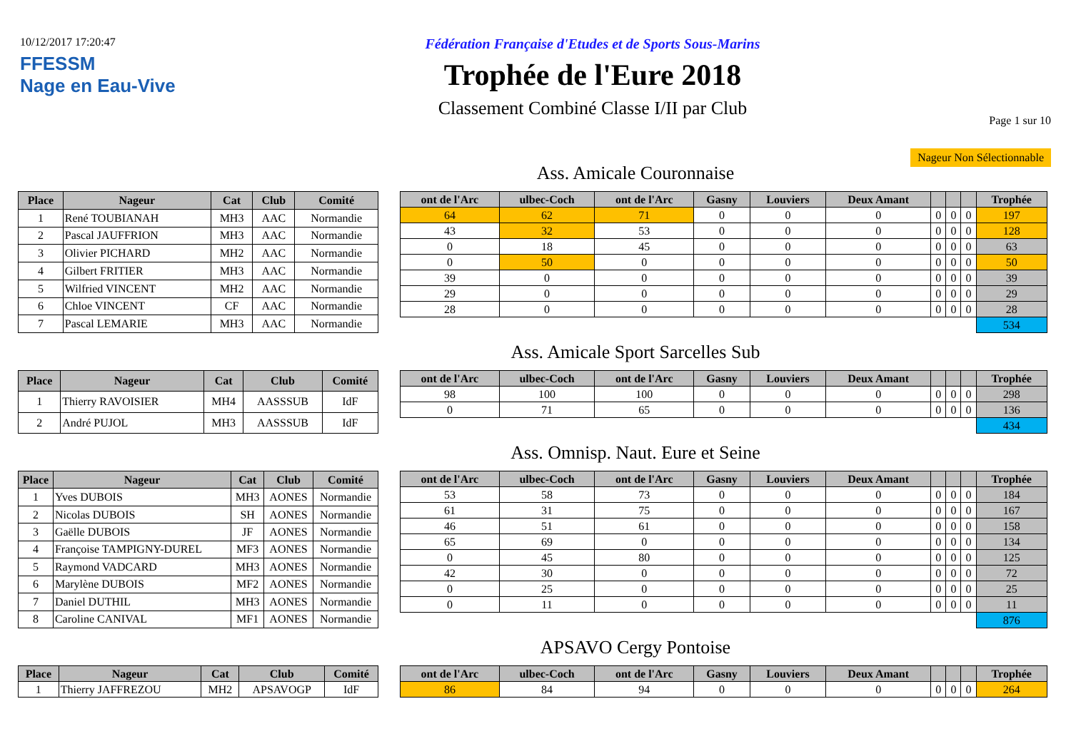10/12/2017 17:20:47
FFESSM
Nage en Eau-Vive
Fédération Française d'Etudes et de Sports Sous-Marins
Trophée de l'Eure 2018
Classement Combiné Classe I/II par Club
Page 1 sur 10
Nageur Non Sélectionnable
Ass. Amicale Couronnaise
| Place | Nageur | Cat | Club | Comité |
| --- | --- | --- | --- | --- |
| 1 | René TOUBIANAH | MH3 | AAC | Normandie |
| 2 | Pascal JAUFFRION | MH3 | AAC | Normandie |
| 3 | Olivier PICHARD | MH2 | AAC | Normandie |
| 4 | Gilbert FRITIER | MH3 | AAC | Normandie |
| 5 | Wilfried VINCENT | MH2 | AAC | Normandie |
| 6 | Chloe VINCENT | CF | AAC | Normandie |
| 7 | Pascal LEMARIE | MH3 | AAC | Normandie |
| ont de l'Arc | ulbec-Coch | ont de l'Arc | Gasny | Louviers | Deux Amant | | | | Trophée |
| --- | --- | --- | --- | --- | --- | --- | --- | --- | --- |
| 64 | 62 | 71 | 0 | 0 | 0 | 0 | 0 | 0 | 197 |
| 43 | 32 | 53 | 0 | 0 | 0 | 0 | 0 | 0 | 128 |
| 0 | 18 | 45 | 0 | 0 | 0 | 0 | 0 | 0 | 63 |
| 0 | 50 | 0 | 0 | 0 | 0 | 0 | 0 | 0 | 50 |
| 39 | 0 | 0 | 0 | 0 | 0 | 0 | 0 | 0 | 39 |
| 29 | 0 | 0 | 0 | 0 | 0 | 0 | 0 | 0 | 29 |
| 28 | 0 | 0 | 0 | 0 | 0 | 0 | 0 | 0 | 28 |
| | | | | | | | | | 534 |
Ass. Amicale Sport Sarcelles Sub
| Place | Nageur | Cat | Club | Comité |
| --- | --- | --- | --- | --- |
| 1 | Thierry RAVOISIER | MH4 | AASSSUB | IdF |
| 2 | André PUJOL | MH3 | AASSSUB | IdF |
| ont de l'Arc | ulbec-Coch | ont de l'Arc | Gasny | Louviers | Deux Amant | | | | Trophée |
| --- | --- | --- | --- | --- | --- | --- | --- | --- | --- |
| 98 | 100 | 100 | 0 | 0 | 0 | 0 | 0 | 0 | 298 |
| 0 | 71 | 65 | 0 | 0 | 0 | 0 | 0 | 0 | 136 |
| | | | | | | | | | 434 |
Ass. Omnisp. Naut. Eure et Seine
| Place | Nageur | Cat | Club | Comité |
| --- | --- | --- | --- | --- |
| 1 | Yves DUBOIS | MH3 | AONES | Normandie |
| 2 | Nicolas DUBOIS | SH | AONES | Normandie |
| 3 | Gaëlle DUBOIS | JF | AONES | Normandie |
| 4 | Françoise TAMPIGNY-DUREL | MF3 | AONES | Normandie |
| 5 | Raymond VADCARD | MH3 | AONES | Normandie |
| 6 | Marylène DUBOIS | MF2 | AONES | Normandie |
| 7 | Daniel DUTHIL | MH3 | AONES | Normandie |
| 8 | Caroline CANIVAL | MF1 | AONES | Normandie |
| ont de l'Arc | ulbec-Coch | ont de l'Arc | Gasny | Louviers | Deux Amant | | | | Trophée |
| --- | --- | --- | --- | --- | --- | --- | --- | --- | --- |
| 53 | 58 | 73 | 0 | 0 | 0 | 0 | 0 | 0 | 184 |
| 61 | 31 | 75 | 0 | 0 | 0 | 0 | 0 | 0 | 167 |
| 46 | 51 | 61 | 0 | 0 | 0 | 0 | 0 | 0 | 158 |
| 65 | 69 | 0 | 0 | 0 | 0 | 0 | 0 | 0 | 134 |
| 0 | 45 | 80 | 0 | 0 | 0 | 0 | 0 | 0 | 125 |
| 42 | 30 | 0 | 0 | 0 | 0 | 0 | 0 | 0 | 72 |
| 0 | 25 | 0 | 0 | 0 | 0 | 0 | 0 | 0 | 25 |
| 0 | 11 | 0 | 0 | 0 | 0 | 0 | 0 | 0 | 11 |
| | | | | | | | | | 876 |
APSAVO Cergy Pontoise
| Place | Nageur | Cat | Club | Comité |
| --- | --- | --- | --- | --- |
| 1 | Thierry JAFFREZOU | MH2 | APSAVOGP | IdF |
| ont de l'Arc | ulbec-Coch | ont de l'Arc | Gasny | Louviers | Deux Amant | | | | Trophée |
| --- | --- | --- | --- | --- | --- | --- | --- | --- | --- |
| 86 | 84 | 94 | 0 | 0 | 0 | 0 | 0 | 0 | 264 |